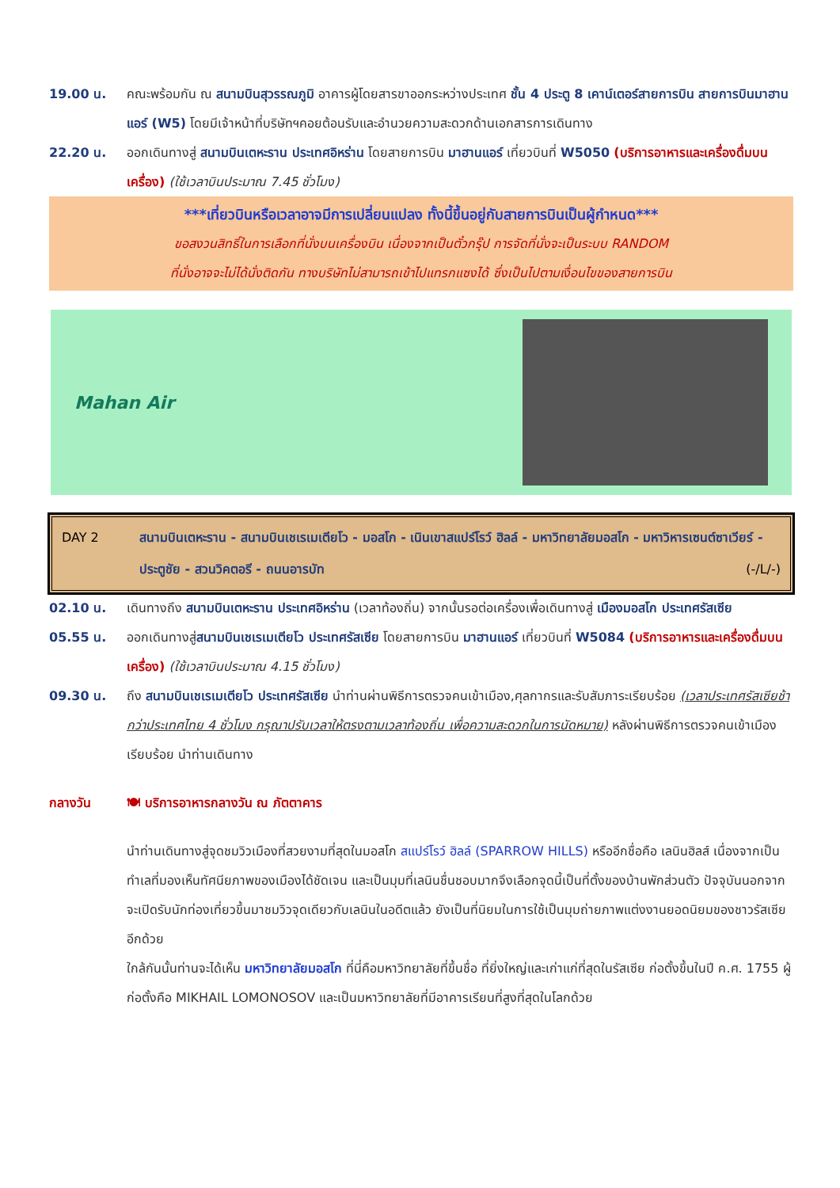19.00 น. คณะพร้อมกัน ณ สนามบินสุวรรณภูมิ อาคารผู้โดยสารขาออกระหว่างประเทศ ชั้น 4 ประตู 8 เคาน์เตอร์สายการบิน สายการบินมาฮานแอร์ (W5) โดยมีเจ้าหน้าที่บริษัทฯคอยต้อนรับและอำนวยความสะดวกด้านเอกสารการเดินทาง
22.20 น. ออกเดินทางสู่ สนามบินเตหะราน ประเทศอิหร่าน โดยสายการบิน มาฮานแอร์ เที่ยวบินที่ W5050 (บริการอาหารและเครื่องดื่มบนเครื่อง) (ใช้เวลาบินประมาณ 7.45 ชั่วโมง)
***เที่ยวบินหรือเวลาอาจมีการเปลี่ยนแปลง ทั้งนี้ขึ้นอยู่กับสายการบินเป็นผู้กำหนด***
ขอสงวนสิทธิ์ในการเลือกที่นั่งบนเครื่องบิน เนื่องจากเป็นตั๋วกรุ๊ป การจัดที่นั่งจะเป็นระบบ RANDOM
ที่นั่งอาจจะไม่ได้นั่งติดกัน ทางบริษัทไม่สามารถเข้าไปแทรกแซงได้ ซึ่งเป็นไปตามเงื่อนไขของสายการบิน
Mahan Air
DAY 2 สนามบินเตหะราน - สนามบินเชเรเมเตียโว - มอสโก - เนินเขาสแปร์โรว์ ฮิลล์ - มหาวิทยาลัยมอสโก - มหาวิหารเซนต์ซาเวียร์ - ประตูชัย - สวนวิคตอรี - ถนนอารบัท (-/L/-)
02.10 น. เดินทางถึง สนามบินเตหะราน ประเทศอิหร่าน (เวลาท้องถิ่น) จากนั้นรอต่อเครื่องเพื่อเดินทางสู่ เมืองมอสโก ประเทศรัสเซีย
05.55 น. ออกเดินทางสู่สนามบินเชเรเมเตียโว ประเทศรัสเซีย โดยสายการบิน มาฮานแอร์ เที่ยวบินที่ W5084 (บริการอาหารและเครื่องดื่มบนเครื่อง) (ใช้เวลาบินประมาณ 4.15 ชั่วโมง)
09.30 น. ถึง สนามบินเชเรเมเตียโว ประเทศรัสเซีย นำท่านผ่านพิธีการตรวจคนเข้าเมือง,ศุลกากรและรับสัมภาระเรียบร้อย (เวลาประเทศรัสเซียช้ากว่าประเทศไทย 4 ชั่วโมง กรุณาปรับเวลาให้ตรงตามเวลาท้องถิ่น เพื่อความสะดวกในการนัดหมาย) หลังผ่านพิธีการตรวจคนเข้าเมืองเรียบร้อย นำท่านเดินทาง
กลางวัน 🍽 บริการอาหารกลางวัน ณ ภัตตาคาร
นำท่านเดินทางสู่จุดชมวิวเมืองที่สวยงามที่สุดในมอสโก สแปร์โรว์ ฮิลล์ (SPARROW HILLS) หรืออีกชื่อคือ เลนินฮิลส์ เนื่องจากเป็นทำเลที่มองเห็นทัศนียภาพของเมืองได้ชัดเจน และเป็นมุมที่เลนินชื่นชอบมากจึงเลือกจุดนี้เป็นที่ตั้งของบ้านพักส่วนตัว ปัจจุบันนอกจากจะเปิดรับนักท่องเที่ยวขึ้นมาชมวิวจุดเดียวกับเลนินในอดีตแล้ว ยังเป็นที่นิยมในการใช้เป็นมุมถ่ายภาพแต่งงานยอดนิยมของชาวรัสเซียอีกด้วย
ใกล้กันนั้นท่านจะได้เห็น มหาวิทยาลัยมอสโก ที่นี่คือมหาวิทยาลัยที่ขึ้นชื่อ ที่ยิ่งใหญ่และเก่าแก่ที่สุดในรัสเซีย ก่อตั้งขึ้นในปี ค.ศ. 1755 ผู้ก่อตั้งคือ MIKHAIL LOMONOSOV และเป็นมหาวิทยาลัยที่มีอาคารเรียนที่สูงที่สุดในโลกด้วย